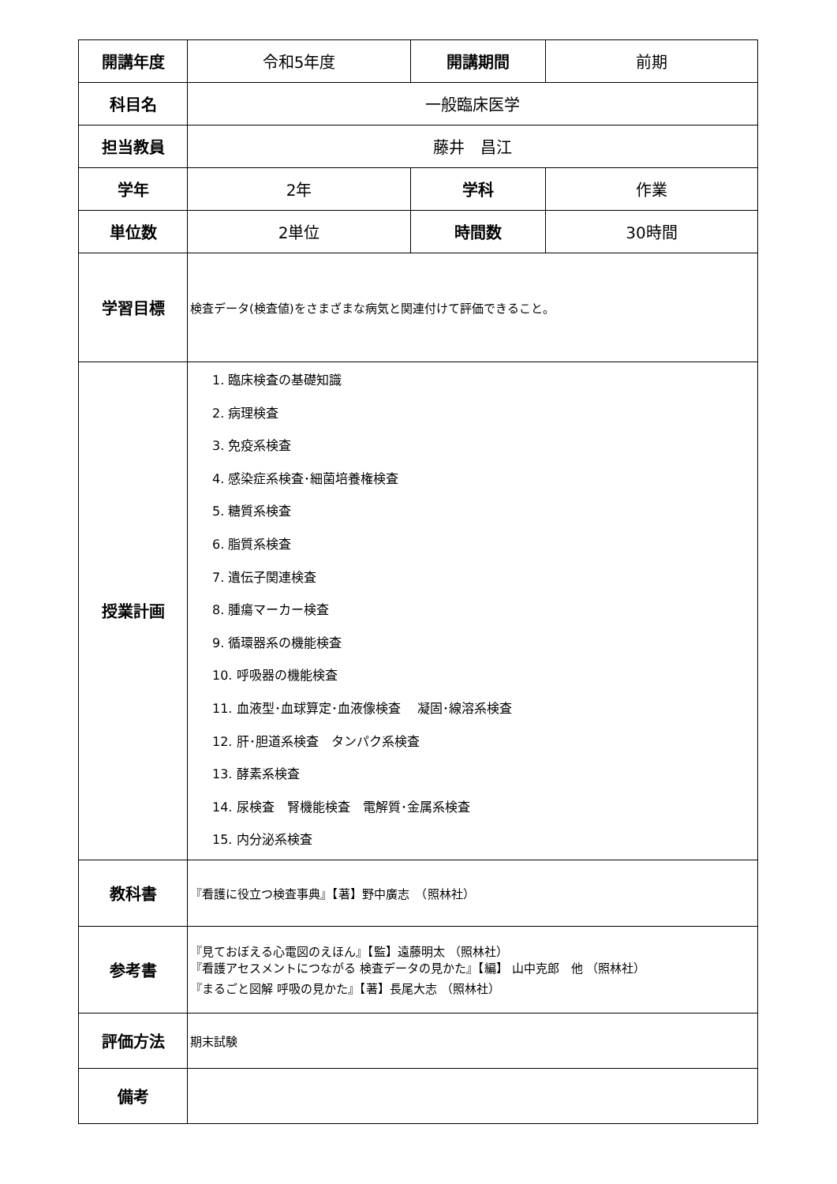| 開講年度 | 令和5年度 | 開講期間 | 前期 |
| 科目名 | 一般臨床医学 | | |
| 担当教員 | 藤井 昌江 | | |
| 学年 | 2年 | 学科 | 作業 |
| 単位数 | 2単位 | 時間数 | 30時間 |
| 学習目標 | 検査データ(検査値)をさまざまな病気と関連付けて評価できること。 | | |
| 授業計画 | 1. 臨床検査の基礎知識 2. 病理検査 3. 免疫系検査 4. 感染症系検査･細菌培養権検査 5. 糖質系検査 6. 脂質系検査 7. 遺伝子関連検査 8. 腫瘍マーカー検査 9. 循環器系の機能検査 10. 呼吸器の機能検査 11. 血液型･血球算定･血液像検査 凝固･線溶系検査 12. 肝･胆道系検査 タンパク系検査 13. 酵素系検査 14. 尿検査 腎機能検査 電解質･金属系検査 15. 内分泌系検査 | | |
| 教科書 | 『看護に役立つ検査事典』【著】野中廣志 （照林社） | | |
| 参考書 | 『見ておぼえる心電図のえほん』【監】遠藤明太 （照林社） 『看護アセスメントにつながる 検査データの見かた』【編】 山中克郎 他 （照林社） 『まるごと図解 呼吸の見かた』【著】長尾大志 （照林社） | | |
| 評価方法 | 期末試験 | | |
| 備考 | | | |